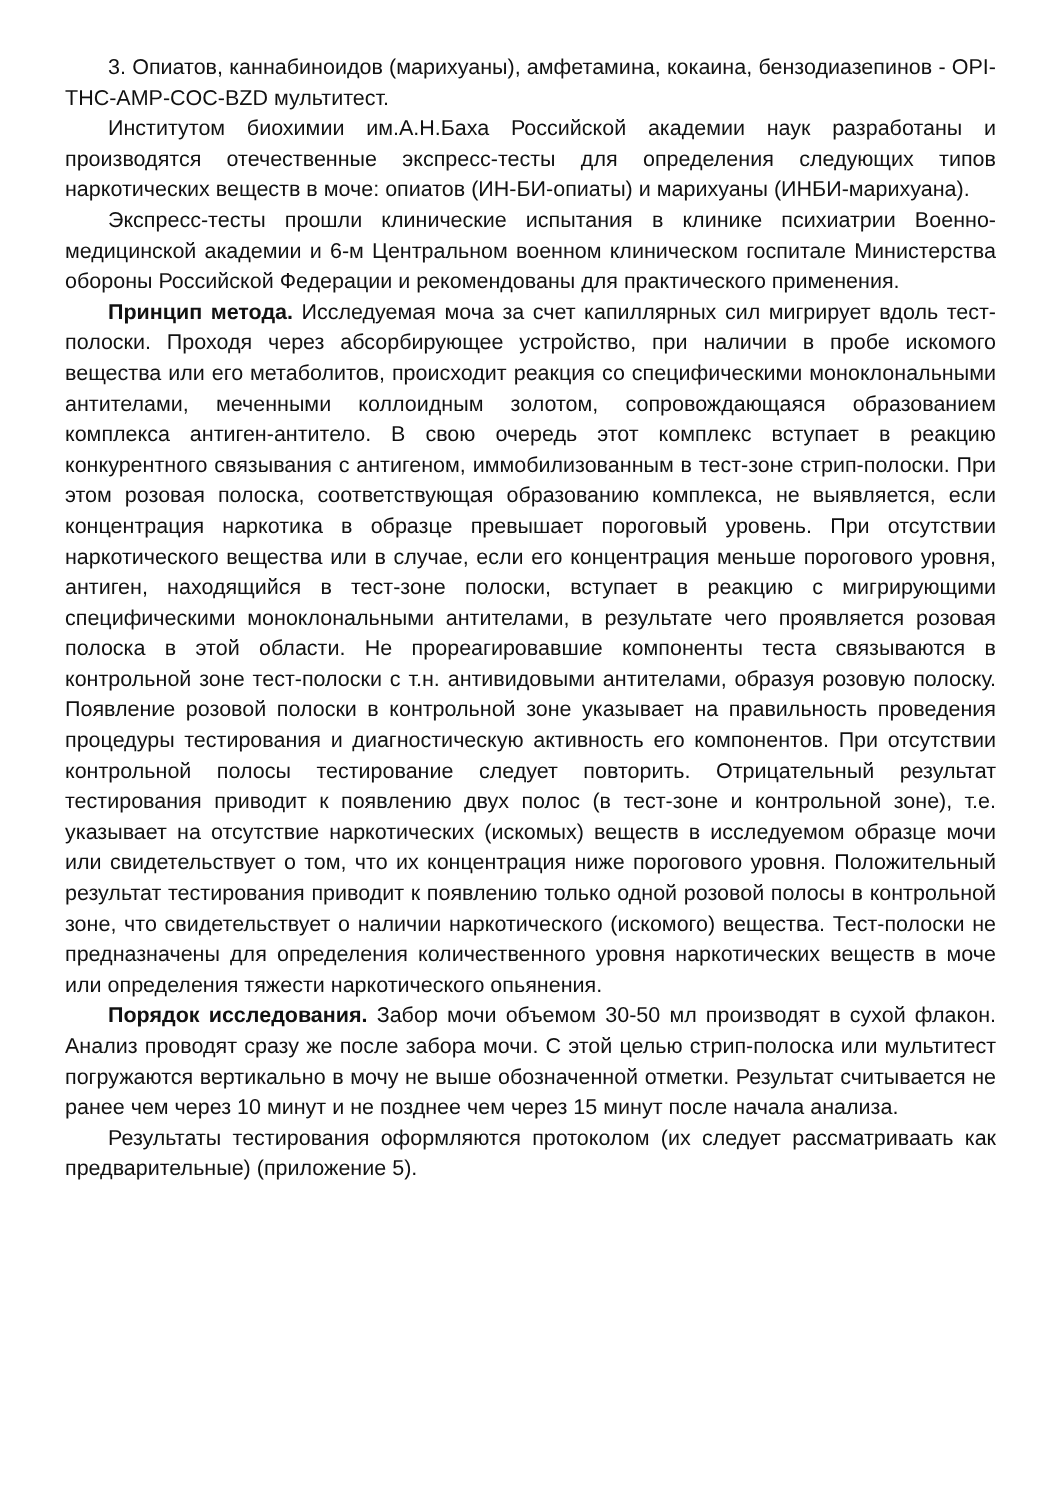3. Опиатов, каннабиноидов (марихуаны), амфетамина, кокаина, бензодиазепинов - OPI-THC-AMP-COC-BZD мультитест.
Институтом биохимии им.А.Н.Баха Российской академии наук разработаны и производятся отечественные экспресс-тесты для определения следующих типов наркотических веществ в моче: опиатов (ИН-БИ-опиаты) и марихуаны (ИНБИ-марихуана).
Экспресс-тесты прошли клинические испытания в клинике психиатрии Военно-медицинской академии и 6-м Центральном военном клиническом госпитале Министерства обороны Российской Федерации и рекомендованы для практического применения.
Принцип метода. Исследуемая моча за счет капиллярных сил мигрирует вдоль тест-полоски. Проходя через абсорбирующее устройство, при наличии в пробе искомого вещества или его метаболитов, происходит реакция со специфическими моноклональными антителами, меченными коллоидным золотом, сопровождающаяся образованием комплекса антиген-антитело. В свою очередь этот комплекс вступает в реакцию конкурентного связывания с антигеном, иммобилизованным в тест-зоне стрип-полоски. При этом розовая полоска, соответствующая образованию комплекса, не выявляется, если концентрация наркотика в образце превышает пороговый уровень. При отсутствии наркотического вещества или в случае, если его концентрация меньше порогового уровня, антиген, находящийся в тест-зоне полоски, вступает в реакцию с мигрирующими специфическими моноклональными антителами, в результате чего проявляется розовая полоска в этой области. Не прореагировавшие компоненты теста связываются в контрольной зоне тест-полоски с т.н. антивидовыми антителами, образуя розовую полоску. Появление розовой полоски в контрольной зоне указывает на правильность проведения процедуры тестирования и диагностическую активность его компонентов. При отсутствии контрольной полосы тестирование следует повторить. Отрицательный результат тестирования приводит к появлению двух полос (в тест-зоне и контрольной зоне), т.е. указывает на отсутствие наркотических (искомых) веществ в исследуемом образце мочи или свидетельствует о том, что их концентрация ниже порогового уровня. Положительный результат тестирования приводит к появлению только одной розовой полосы в контрольной зоне, что свидетельствует о наличии наркотического (искомого) вещества. Тест-полоски не предназначены для определения количественного уровня наркотических веществ в моче или определения тяжести наркотического опьянения.
Порядок исследования. Забор мочи объемом 30-50 мл производят в сухой флакон. Анализ проводят сразу же после забора мочи. С этой целью стрип-полоска или мультитест погружаются вертикально в мочу не выше обозначенной отметки. Результат считывается не ранее чем через 10 минут и не позднее чем через 15 минут после начала анализа.
Результаты тестирования оформляются протоколом (их следует рассматриваать как предварительные) (приложение 5).